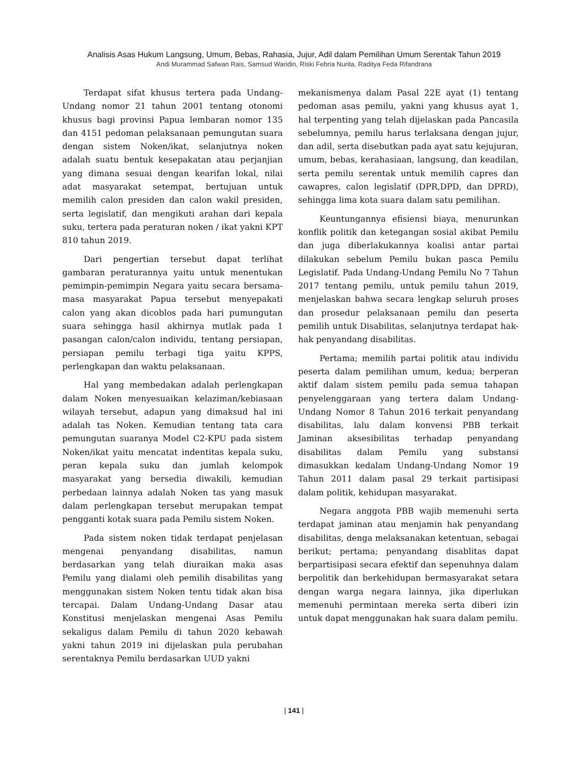Analisis Asas Hukum Langsung, Umum, Bebas, Rahasia, Jujur, Adil dalam Pemilihan Umum Serentak Tahun 2019
Andi Murammad Safwan Rais, Samsud Waridin, Riski Febria Nurita, Raditya Feda Rifandrana
Terdapat sifat khusus tertera pada Undang-Undang nomor 21 tahun 2001 tentang otonomi khusus bagi provinsi Papua lembaran nomor 135 dan 4151 pedoman pelaksanaan pemungutan suara dengan sistem Noken/ikat, selanjutnya noken adalah suatu bentuk kesepakatan atau perjanjian yang dimana sesuai dengan kearifan lokal, nilai adat masyarakat setempat, bertujuan untuk memilih calon presiden dan calon wakil presiden, serta legislatif, dan mengikuti arahan dari kepala suku, tertera pada peraturan noken / ikat yakni KPT 810 tahun 2019.
Dari pengertian tersebut dapat terlihat gambaran peraturannya yaitu untuk menentukan pemimpin-pemimpin Negara yaitu secara bersama-masa masyarakat Papua tersebut menyepakati calon yang akan dicoblos pada hari pumungutan suara sehingga hasil akhirnya mutlak pada 1 pasangan calon/calon individu, tentang persiapan, persiapan pemilu terbagi tiga yaitu KPPS, perlengkapan dan waktu pelaksanaan.
Hal yang membedakan adalah perlengkapan dalam Noken menyesuaikan kelaziman/kebiasaan wilayah tersebut, adapun yang dimaksud hal ini adalah tas Noken. Kemudian tentang tata cara pemungutan suaranya Model C2-KPU pada sistem Noken/ikat yaitu mencatat indentitas kepala suku, peran kepala suku dan jumlah kelompok masyarakat yang bersedia diwakili, kemudian perbedaan lainnya adalah Noken tas yang masuk dalam perlengkapan tersebut merupakan tempat pengganti kotak suara pada Pemilu sistem Noken.
Pada sistem noken tidak terdapat penjelasan mengenai penyandang disabilitas, namun berdasarkan yang telah diuraikan maka asas Pemilu yang dialami oleh pemilih disabilitas yang menggunakan sistem Noken tentu tidak akan bisa tercapai. Dalam Undang-Undang Dasar atau Konstitusi menjelaskan mengenai Asas Pemilu sekaligus dalam Pemilu di tahun 2020 kebawah yakni tahun 2019 ini dijelaskan pula perubahan serentaknya Pemilu berdasarkan UUD yakni
mekanismenya dalam Pasal 22E ayat (1) tentang pedoman asas pemilu, yakni yang khusus ayat 1, hal terpenting yang telah dijelaskan pada Pancasila sebelumnya, pemilu harus terlaksana dengan jujur, dan adil, serta disebutkan pada ayat satu kejujuran, umum, bebas, kerahasiaan, langsung, dan keadilan, serta pemilu serentak untuk memilih capres dan cawapres, calon legislatif (DPR,DPD, dan DPRD), sehingga lima kota suara dalam satu pemilihan.
Keuntungannya efisiensi biaya, menurunkan konflik politik dan ketegangan sosial akibat Pemilu dan juga diberlakukannya koalisi antar partai dilakukan sebelum Pemilu bukan pasca Pemilu Legislatif. Pada Undang-Undang Pemilu No 7 Tahun 2017 tentang pemilu, untuk pemilu tahun 2019, menjelaskan bahwa secara lengkap seluruh proses dan prosedur pelaksanaan pemilu dan peserta pemilih untuk Disabilitas, selanjutnya terdapat hak-hak penyandang disabilitas.
Pertama; memilih partai politik atau individu peserta dalam pemilihan umum, kedua; berperan aktif dalam sistem pemilu pada semua tahapan penyelenggaraan yang tertera dalam Undang-Undang Nomor 8 Tahun 2016 terkait penyandang disabilitas, lalu dalam konvensi PBB terkait Jaminan aksesibilitas terhadap penyandang disabilitas dalam Pemilu yang substansi dimasukkan kedalam Undang-Undang Nomor 19 Tahun 2011 dalam pasal 29 terkait partisipasi dalam politik, kehidupan masyarakat.
Negara anggota PBB wajib memenuhi serta terdapat jaminan atau menjamin hak penyandang disabilitas, denga melaksanakan ketentuan, sebagai berikut; pertama; penyandang disablitas dapat berpartisipasi secara efektif dan sepenuhnya dalam berpolitik dan berkehidupan bermasyarakat setara dengan warga negara lainnya, jika diperlukan memenuhi permintaan mereka serta diberi izin untuk dapat menggunakan hak suara dalam pemilu.
| 141 |